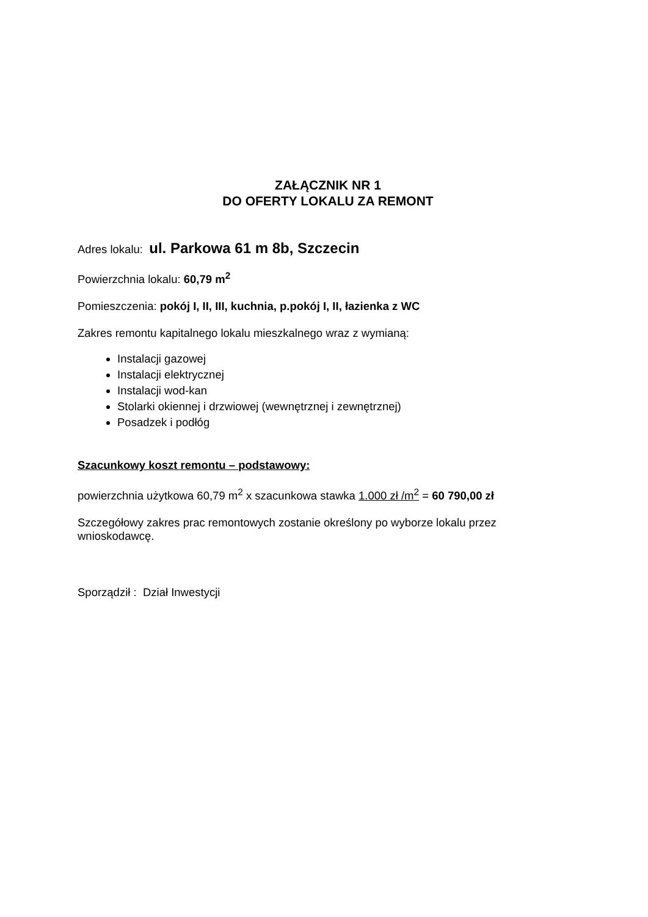ZAŁĄCZNIK NR 1
DO OFERTY LOKALU ZA REMONT
Adres lokalu: ul. Parkowa 61 m 8b, Szczecin
Powierzchnia lokalu: 60,79 m<sup>2</sup>
Pomieszczenia: pokój I, II, III, kuchnia, p.pokój I, II, łazienka z WC
Zakres remontu kapitalnego lokalu mieszkalnego wraz z wymianą:
Instalacji gazowej
Instalacji elektrycznej
Instalacji wod-kan
Stolarki okiennej i drzwiowej (wewnętrznej i zewnętrznej)
Posadzek i podłóg
Szacunkowy koszt remontu – podstawowy:
powierzchnia użytkowa 60,79 m<sup>2</sup> x szacunkowa stawka 1.000 zł /m<sup>2</sup> = 60 790,00 zł
Szczegółowy zakres prac remontowych zostanie określony po wyborze lokalu przez wnioskodawcę.
Sporządził : Dział Inwestycji